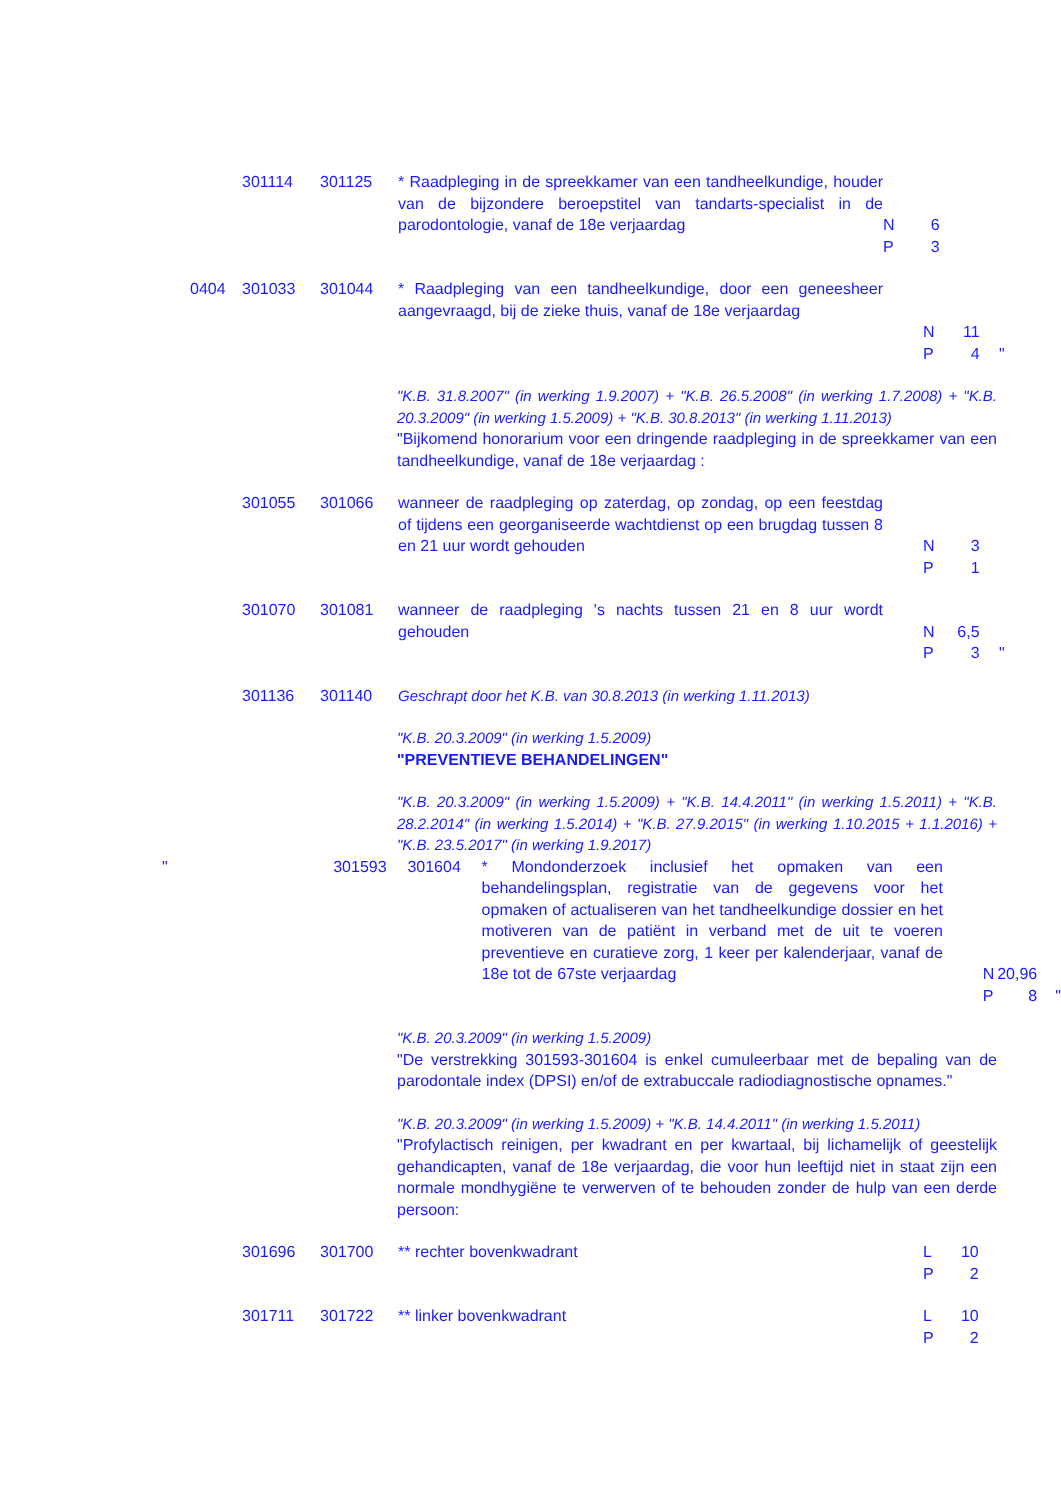301114 301125 * Raadpleging in de spreekkamer van een tandheelkundige, houder van de bijzondere beroepstitel van tandarts-specialist in de parodontologie, vanaf de 18e verjaardag
N
P
6
3
0404 301033 301044 * Raadpleging van een tandheelkundige, door een geneesheer aangevraagd, bij de zieke thuis, vanaf de 18e verjaardag
N
P
11
4
"
"K.B. 31.8.2007" (in werking 1.9.2007) + "K.B. 26.5.2008" (in werking 1.7.2008) + "K.B. 20.3.2009" (in werking 1.5.2009) + "K.B. 30.8.2013" (in werking 1.11.2013)
"Bijkomend honorarium voor een dringende raadpleging in de spreekkamer van een tandheelkundige, vanaf de 18e verjaardag :
301055 301066 wanneer de raadpleging op zaterdag, op zondag, op een feestdag of tijdens een georganiseerde wachtdienst op een brugdag tussen 8 en 21 uur wordt gehouden
N
P
3
1
301070 301081 wanneer de raadpleging 's nachts tussen 21 en 8 uur wordt gehouden
N
P
6,5
3
"
301136 301140 Geschrapt door het K.B. van 30.8.2013 (in werking 1.11.2013)
"K.B. 20.3.2009" (in werking 1.5.2009)
"PREVENTIEVE BEHANDELINGEN"
"K.B. 20.3.2009" (in werking 1.5.2009) + "K.B. 14.4.2011" (in werking 1.5.2011) + "K.B. 28.2.2014" (in werking 1.5.2014) + "K.B. 27.9.2015" (in werking 1.10.2015 + 1.1.2016) + "K.B. 23.5.2017" (in werking 1.9.2017)
" 301593 301604 * Mondonderzoek inclusief het opmaken van een behandelingsplan, registratie van de gegevens voor het opmaken of actualiseren van het tandheelkundige dossier en het motiveren van de patiënt in verband met de uit te voeren preventieve en curatieve zorg, 1 keer per kalenderjaar, vanaf de 18e tot de 67ste verjaardag
N
P
20,96
8
"
"K.B. 20.3.2009" (in werking 1.5.2009)
"De verstrekking 301593-301604 is enkel cumuleerbaar met de bepaling van de parodontale index (DPSI) en/of de extrabuccale radiodiagnostische opnames."
"K.B. 20.3.2009" (in werking 1.5.2009) + "K.B. 14.4.2011" (in werking 1.5.2011)
"Profylactisch reinigen, per kwadrant en per kwartaal, bij lichamelijk of geestelijk gehandicapten, vanaf de 18e verjaardag, die voor hun leeftijd niet in staat zijn een normale mondhygiëne te verwerven of te behouden zonder de hulp van een derde persoon:
301696 301700 ** rechter bovenkwadrant L
P
10
2
301711 301722 ** linker bovenkwadrant L
P
10
2